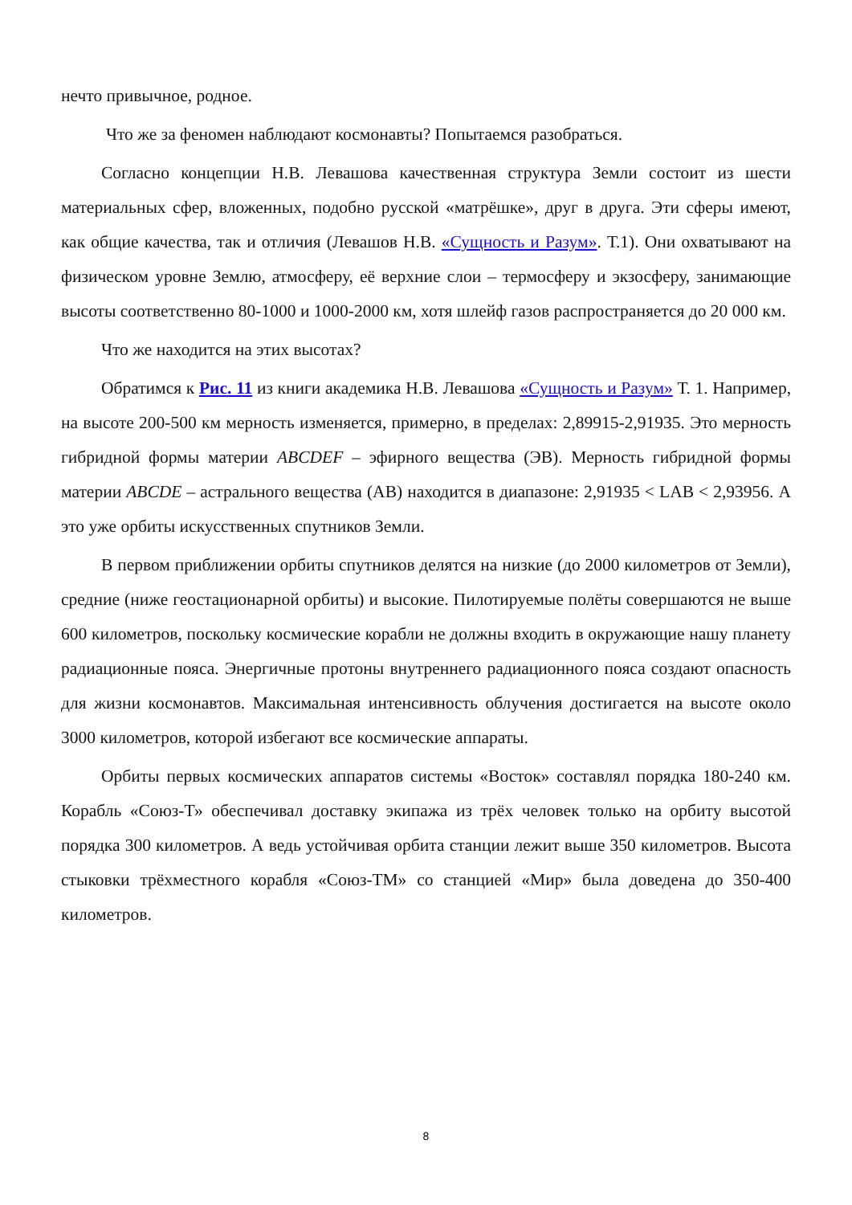нечто привычное, родное.
Что же за феномен наблюдают космонавты? Попытаемся разобраться.
Согласно концепции Н.В. Левашова качественная структура Земли состоит из шести материальных сфер, вложенных, подобно русской «матрёшке», друг в друга. Эти сферы имеют, как общие качества, так и отличия (Левашов Н.В. «Сущность и Разум». Т.1). Они охватывают на физическом уровне Землю, атмосферу, её верхние слои – термосферу и экзосферу, занимающие высоты соответственно 80-1000 и 1000-2000 км, хотя шлейф газов распространяется до 20 000 км.
Что же находится на этих высотах?
Обратимся к Рис. 11 из книги академика Н.В. Левашова «Сущность и Разум» Т. 1. Например, на высоте 200-500 км мерность изменяется, примерно, в пределах: 2,89915-2,91935. Это мерность гибридной формы материи ABCDEF – эфирного вещества (ЭВ). Мерность гибридной формы материи ABCDE – астрального вещества (АВ) находится в диапазоне: 2,91935 < LAB < 2,93956. А это уже орбиты искусственных спутников Земли.
В первом приближении орбиты спутников делятся на низкие (до 2000 километров от Земли), средние (ниже геостационарной орбиты) и высокие. Пилотируемые полёты совершаются не выше 600 километров, поскольку космические корабли не должны входить в окружающие нашу планету радиационные пояса. Энергичные протоны внутреннего радиационного пояса создают опасность для жизни космонавтов. Максимальная интенсивность облучения достигается на высоте около 3000 километров, которой избегают все космические аппараты.
Орбиты первых космических аппаратов системы «Восток» составлял порядка 180-240 км. Корабль «Союз-Т» обеспечивал доставку экипажа из трёх человек только на орбиту высотой порядка 300 километров. А ведь устойчивая орбита станции лежит выше 350 километров. Высота стыковки трёхместного корабля «Союз-ТМ» со станцией «Мир» была доведена до 350-400 километров.
8